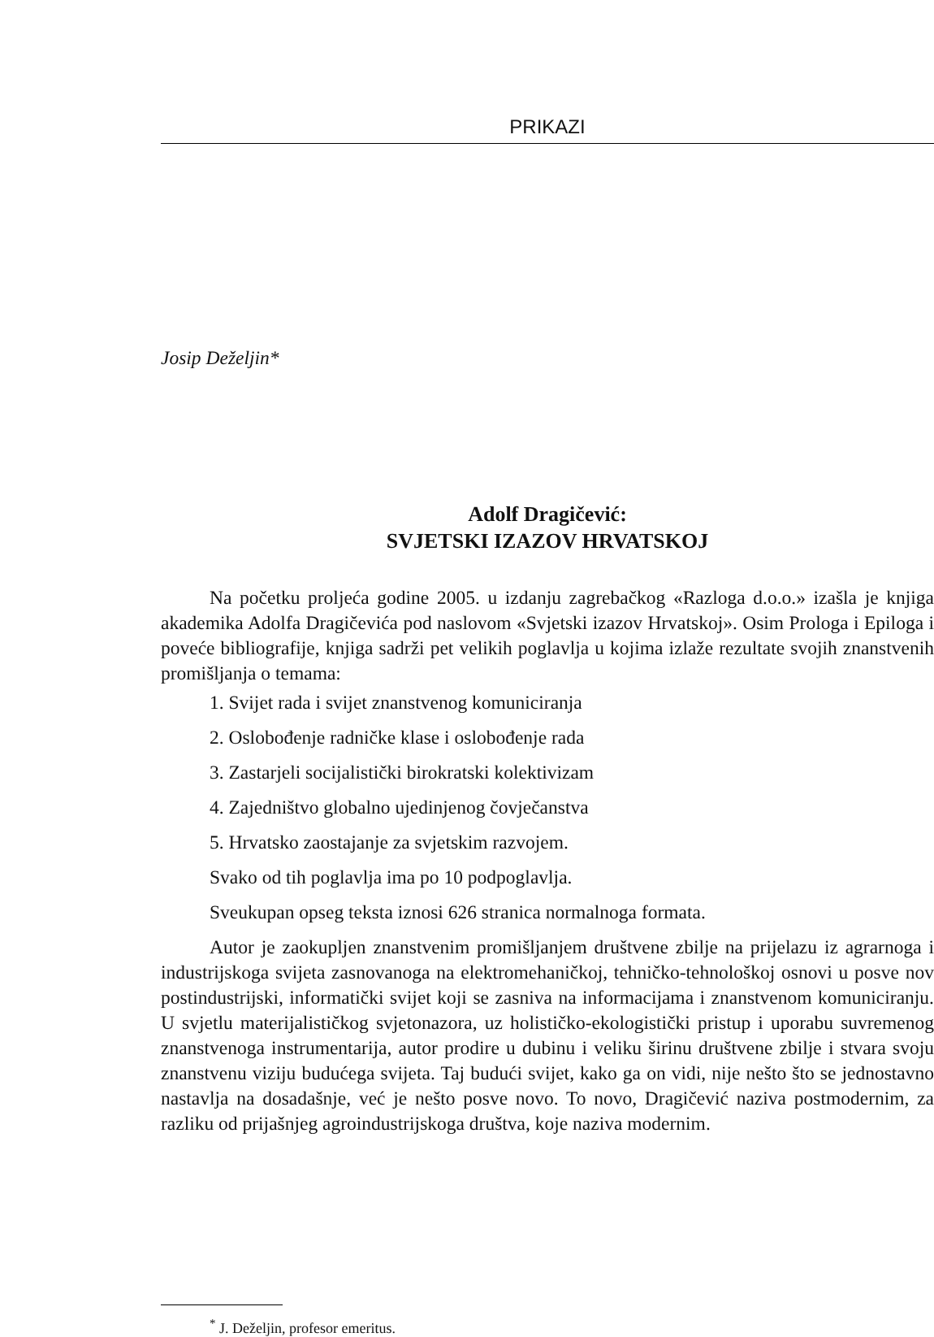PRIKAZI
Josip Deželjin*
Adolf Dragičević:
SVJETSKI IZAZOV HRVATSKOJ
Na početku proljeća godine 2005. u izdanju zagrebačkog «Razloga d.o.o.» izašla je knjiga akademika Adolfa Dragičevića pod naslovom «Svjetski izazov Hrvatskoj». Osim Prologa i Epiloga i poveće bibliografije, knjiga sadrži pet velikih poglavlja u kojima izlaže rezultate svojih znanstvenih promišljanja o temama:
1. Svijet rada i svijet znanstvenog komuniciranja
2. Oslobođenje radničke klase i oslobođenje rada
3. Zastarjeli socijalistički birokratski kolektivizam
4. Zajedništvo globalno ujedinjenog čovječanstva
5. Hrvatsko zaostajanje za svjetskim razvojem.
Svako od tih poglavlja ima po 10 podpoglavlja.
Sveukupan opseg teksta iznosi 626 stranica normalnoga formata.
Autor je zaokupljen znanstvenim promišljanjem društvene zbilje na prijelazu iz agrarnoga i industrijskoga svijeta zasnovanoga na elektromehaničkoj, tehničko-tehnološkoj osnovi u posve nov postindustrijski, informatički svijet koji se zasniva na informacijama i znanstvenom komuniciranju. U svjetlu materijalističkog svjetonazora, uz holističko-ekologistički pristup i uporabu suvremenog znanstvenoga instrumentarija, autor prodire u dubinu i veliku širinu društvene zbilje i stvara svoju znanstvenu viziju budućega svijeta. Taj budući svijet, kako ga on vidi, nije nešto što se jednostavno nastavlja na dosadašnje, već je nešto posve novo. To novo, Dragičević naziva postmodernim, za razliku od prijašnjeg agroindustrijskoga društva, koje naziva modernim.
<sup>*</sup> J. Deželjin, profesor emeritus.